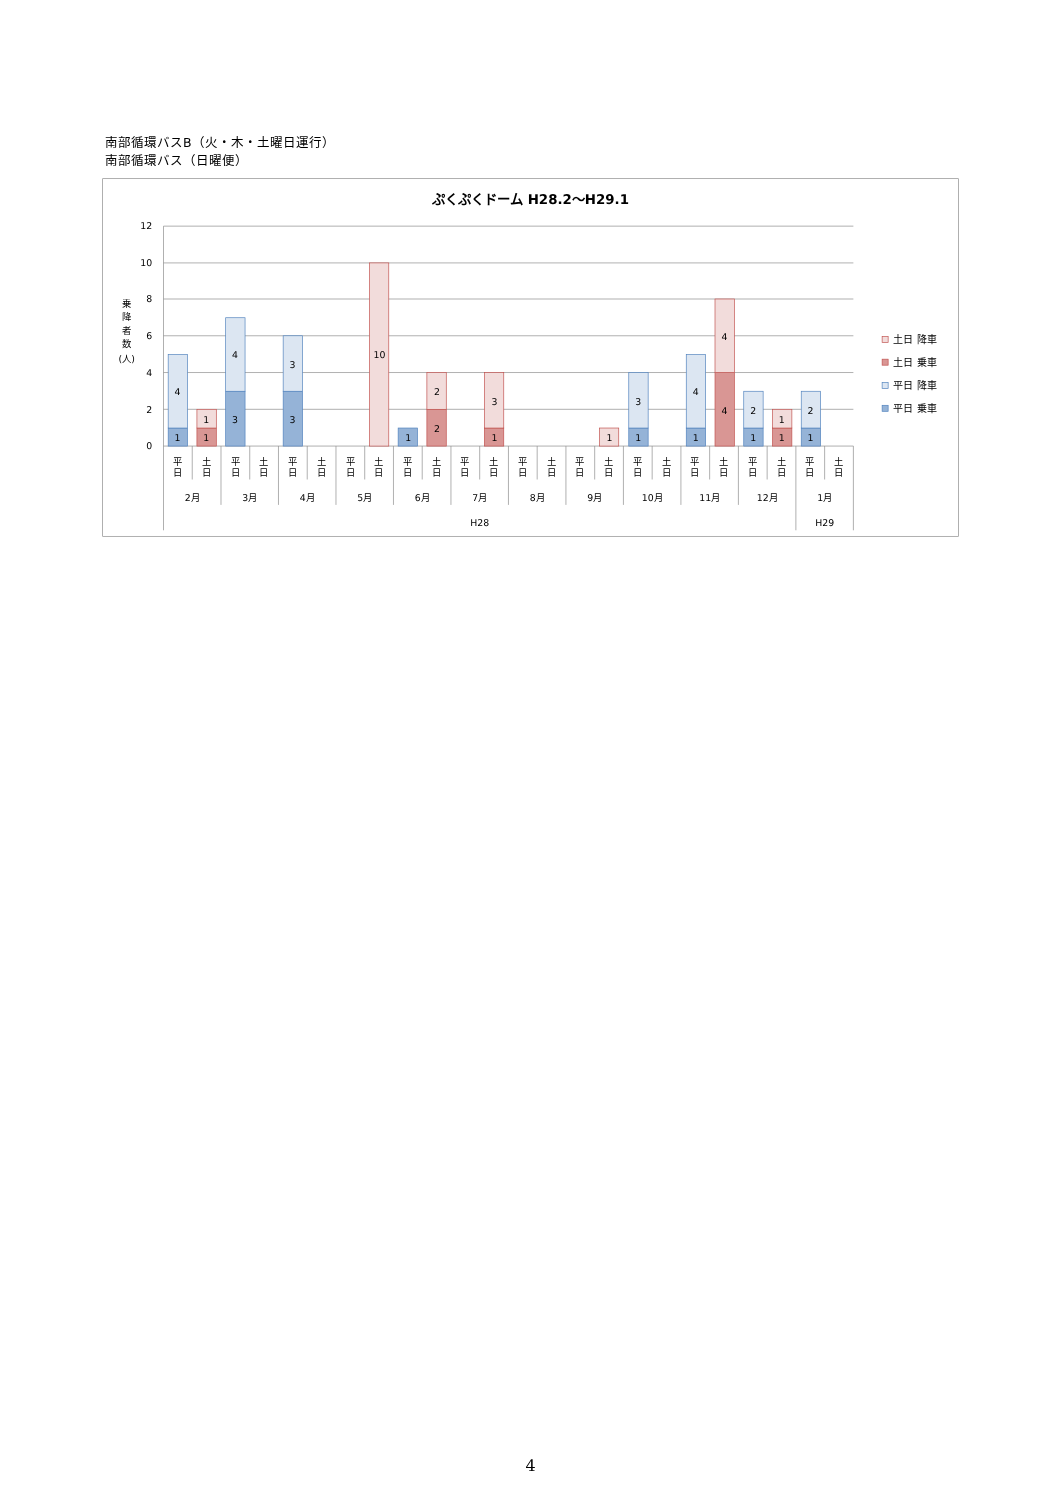南部循環バスB（火・木・土曜日運行）
南部循環バス（日曜便）
ぷくぷくドーム H28.2～H29.1
12
10
8
6
4
2
0
乗
降
者
数
(人)
1
4
1
1
3
4
3
3
10
1
2
2
1
3
1
1
3
1
4
4
4
1
2
1
1
1
2
平
日
土
日
平
日
土
日
平
日
土
日
平
日
土
日
平
日
土
日
平
日
土
日
平
日
土
日
平
日
土
日
平
日
土
日
平
日
土
日
平
日
土
日
平
日
土
日
2月
3月
4月
5月
6月
7月
8月
9月
10月
11月
12月
1月
H28
H29
土日 降車
土日 乗車
平日 降車
平日 乗車
4